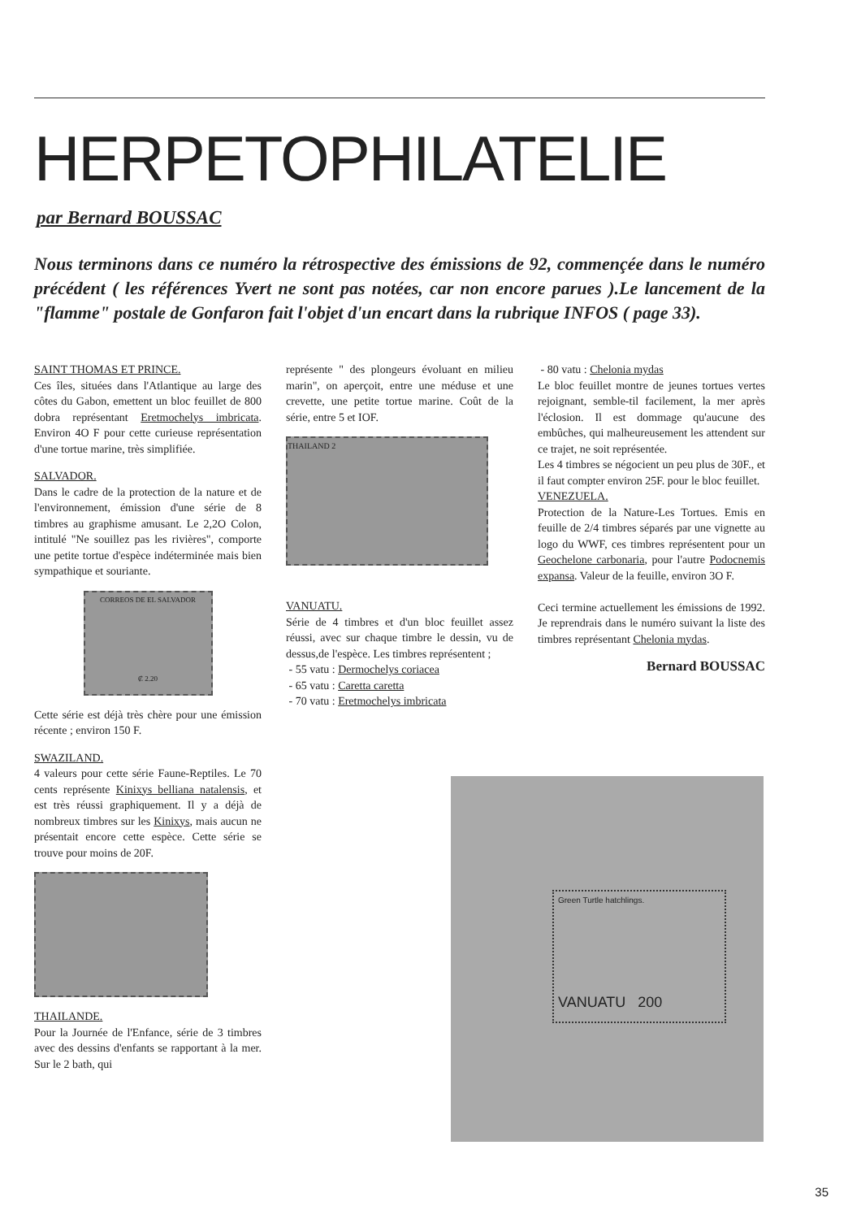HERPETOPHILATELIE
par Bernard BOUSSAC
Nous terminons dans ce numéro la rétrospective des émissions de 92, commençée dans le numéro précédent ( les références Yvert ne sont pas notées, car non encore parues ).Le lancement de la "flamme" postale de Gonfaron fait l'objet d'un encart dans la rubrique INFOS ( page 33).
SAINT THOMAS ET PRINCE.
Ces îles, situées dans l'Atlantique au large des côtes du Gabon, emettent un bloc feuillet de 800 dobra représentant Eretmochelys imbricata. Environ 4O F pour cette curieuse représentation d'une tortue marine, très simplifiée.
SALVADOR.
Dans le cadre de la protection de la nature et de l'environnement, émission d'une série de 8 timbres au graphisme amusant. Le 2,2O Colon, intitulé "Ne souillez pas les rivières", comporte une petite tortue d'espèce indéterminée mais bien sympathique et souriante.
CORREOS DE EL SALVADOR
₡ 2.20
Cette série est déjà très chère pour une émission récente ; environ 150 F.
SWAZILAND.
4 valeurs pour cette série Faune-Reptiles. Le 70 cents représente Kinixys belliana natalensis, et est très réussi graphiquement. Il y a déjà de nombreux timbres sur les Kinixys, mais aucun ne présentait encore cette espèce. Cette série se trouve pour moins de 20F.
THAILANDE.
Pour la Journée de l'Enfance, série de 3 timbres avec des dessins d'enfants se rapportant à la mer. Sur le 2 bath, qui
représente " des plongeurs évoluant en milieu marin", on aperçoit, entre une méduse et une crevette, une petite tortue marine. Coût de la série, entre 5 et IOF.
THAILAND 2
VANUATU.
Série de 4 timbres et d'un bloc feuillet assez réussi, avec sur chaque timbre le dessin, vu de dessus,de l'espèce. Les timbres représentent ;
- 55 vatu : Dermochelys coriacea
- 65 vatu : Caretta caretta
- 70 vatu : Eretmochelys imbricata
- 80 vatu : Chelonia mydas
Le bloc feuillet montre de jeunes tortues vertes rejoignant, semble-til facilement, la mer après l'éclosion. Il est dommage qu'aucune des embûches, qui malheureusement les attendent sur ce trajet, ne soit représentée.
Les 4 timbres se négocient un peu plus de 30F., et il faut compter environ 25F. pour le bloc feuillet.
VENEZUELA.
Protection de la Nature-Les Tortues. Emis en feuille de 2/4 timbres séparés par une vignette au logo du WWF, ces timbres représentent pour un Geochelone carbonaria, pour l'autre Podocnemis expansa. Valeur de la feuille, environ 3O F.
Ceci termine actuellement les émissions de 1992. Je reprendrais dans le numéro suivant la liste des timbres représentant Chelonia mydas.
Bernard BOUSSAC
Green Turtle hatchlings.
VANUATU 200
35